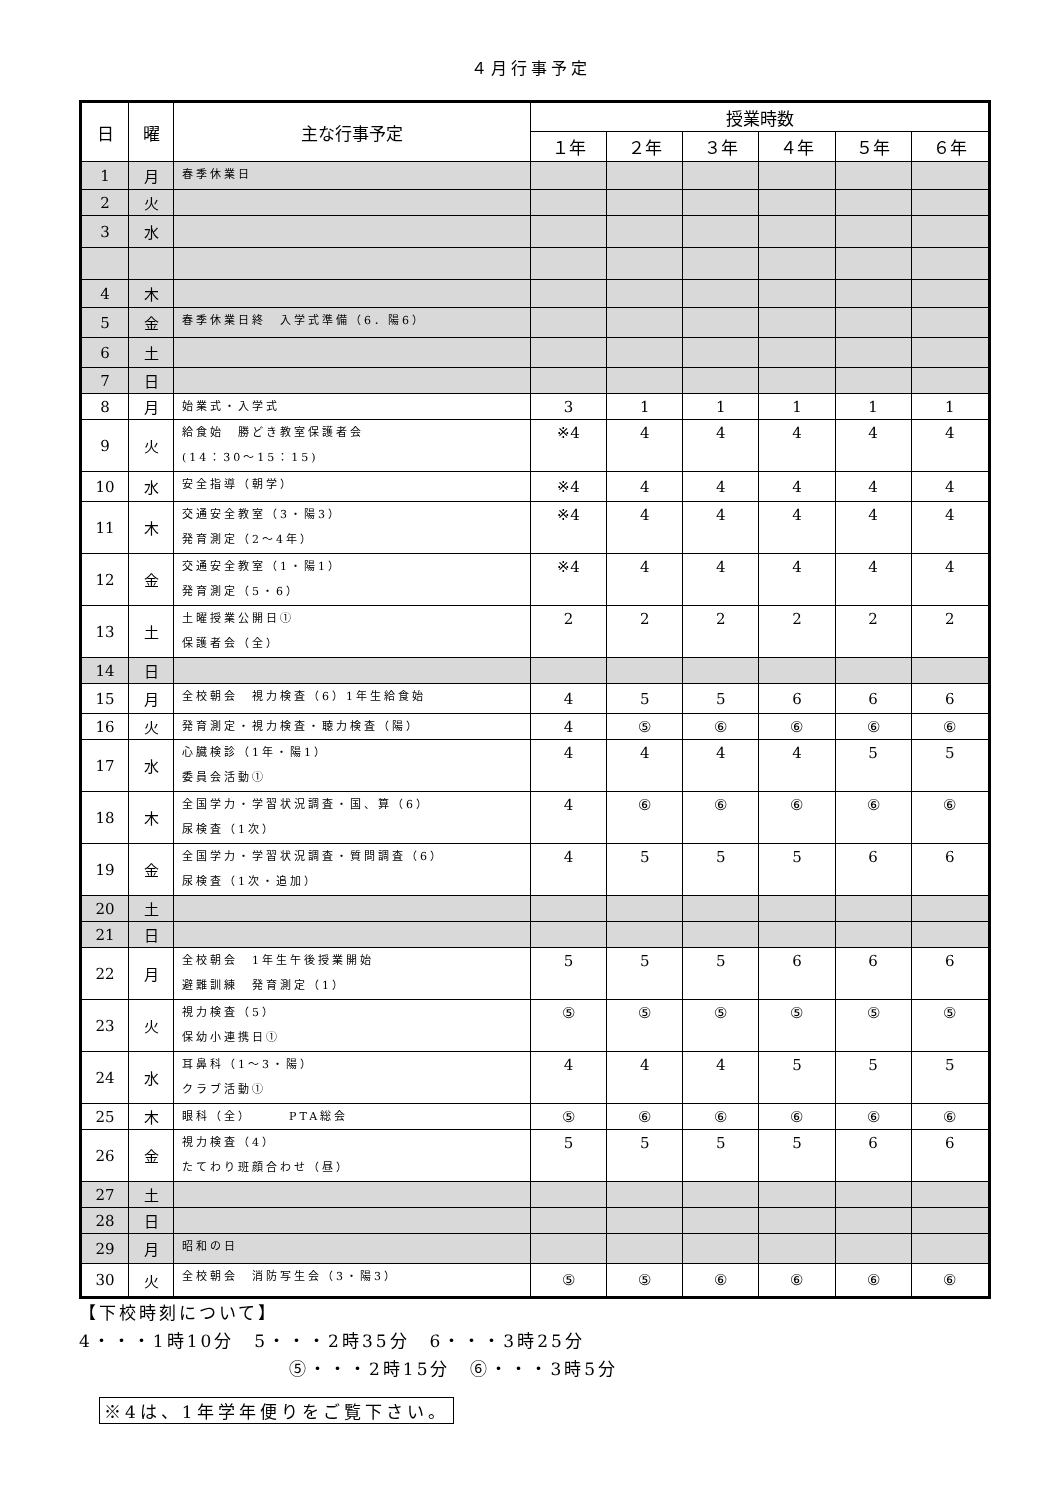４月行事予定
| 日 | 曜 | 主な行事予定 | 授業時数 | | | | | |
| --- | --- | --- | --- | --- | --- | --- | --- | --- |
| | | | １年 | ２年 | ３年 | ４年 | ５年 | ６年 |
| 1 | 月 | 春季休業日 | | | | | | |
| 2 | 火 | | | | | | | |
| 3 | 水 | | | | | | | |
| 4 | 木 | | | | | | | |
| 5 | 金 | 春季休業日終 入学式準備（6．陽6） | | | | | | |
| 6 | 土 | | | | | | | |
| 7 | 日 | | | | | | | |
| 8 | 月 | 始業式・入学式 | 3 | 1 | 1 | 1 | 1 | 1 |
| 9 | 火 | 給食始 勝どき教室保護者会 (14：30～15：15) | ※4 | 4 | 4 | 4 | 4 | 4 |
| 10 | 水 | 安全指導（朝学） | ※4 | 4 | 4 | 4 | 4 | 4 |
| 11 | 木 | 交通安全教室（3・陽3） 発育測定（2～4年） | ※4 | 4 | 4 | 4 | 4 | 4 |
| 12 | 金 | 交通安全教室（1・陽1） 発育測定（5・6） | ※4 | 4 | 4 | 4 | 4 | 4 |
| 13 | 土 | 土曜授業公開日① 保護者会（全） | 2 | 2 | 2 | 2 | 2 | 2 |
| 14 | 日 | | | | | | | |
| 15 | 月 | 全校朝会 視力検査（6）1年生給食始 | 4 | 5 | 5 | 6 | 6 | 6 |
| 16 | 火 | 発育測定・視力検査・聴力検査（陽） | 4 | ⑤ | ⑥ | ⑥ | ⑥ | ⑥ |
| 17 | 水 | 心臓検診（1年・陽1） 委員会活動① | 4 | 4 | 4 | 4 | 5 | 5 |
| 18 | 木 | 全国学力・学習状況調査・国、算（6） 尿検査（1次） | 4 | ⑥ | ⑥ | ⑥ | ⑥ | ⑥ |
| 19 | 金 | 全国学力・学習状況調査・質問調査（6） 尿検査（1次・追加） | 4 | 5 | 5 | 5 | 6 | 6 |
| 20 | 土 | | | | | | | |
| 21 | 日 | | | | | | | |
| 22 | 月 | 全校朝会 1年生午後授業開始 避難訓練 発育測定（1） | 5 | 5 | 5 | 6 | 6 | 6 |
| 23 | 火 | 視力検査（5） 保幼小連携日① | ⑤ | ⑤ | ⑤ | ⑤ | ⑤ | ⑤ |
| 24 | 水 | 耳鼻科（1～3・陽） クラブ活動① | 4 | 4 | 4 | 5 | 5 | 5 |
| 25 | 木 | 眼科（全） PTA総会 | ⑤ | ⑥ | ⑥ | ⑥ | ⑥ | ⑥ |
| 26 | 金 | 視力検査（4） たてわり班顔合わせ（昼） | 5 | 5 | 5 | 5 | 6 | 6 |
| 27 | 土 | | | | | | | |
| 28 | 日 | | | | | | | |
| 29 | 月 | 昭和の日 | | | | | | |
| 30 | 火 | 全校朝会 消防写生会（3・陽3） | ⑤ | ⑤ | ⑥ | ⑥ | ⑥ | ⑥ |
【下校時刻について】
4・・・1時10分　5・・・2時35分　6・・・3時25分
⑤・・・2時15分　⑥・・・3時5分
※4は、1年学年便りをご覧下さい。